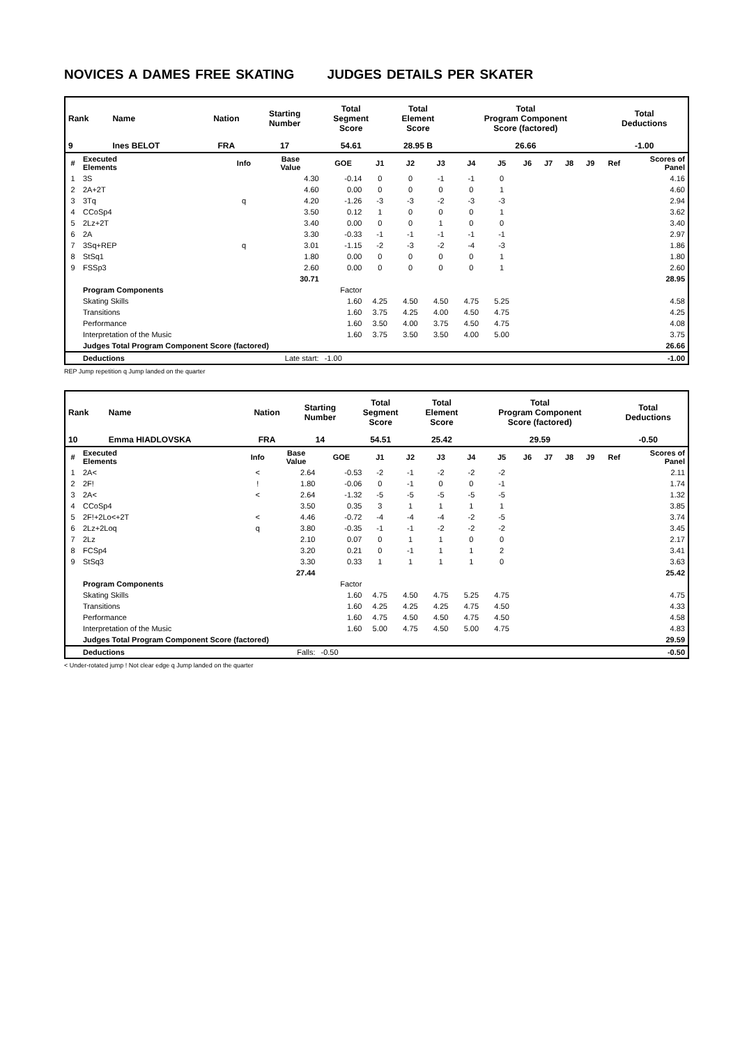NOVICES A DAMES FREE SKATING JUDGES DETAILS PER SKATER
| Rank | Name | Nation | Starting Number | Total Segment Score | Total Element Score | Total Program Component Score (factored) | Total Deductions |
| --- | --- | --- | --- | --- | --- | --- | --- |
| 9 | Ines BELOT | FRA | 17 | 54.61 | 28.95 B | 26.66 | -1.00 |
| # | Executed Elements | Info | Base Value | GOE | J1 | J2 | J3 | J4 | J5 | J6 | J7 | J8 | J9 | Ref | Scores of Panel |
| 1 | 3S | | 4.30 | -0.14 | 0 | 0 | -1 | -1 | 0 | | | | | | 4.16 |
| 2 | 2A+2T | | 4.60 | 0.00 | 0 | 0 | 0 | 0 | 1 | | | | | | 4.60 |
| 3 | 3Tq | q | 4.20 | -1.26 | -3 | -3 | -2 | -3 | -3 | | | | | | 2.94 |
| 4 | CCoSp4 | | 3.50 | 0.12 | 1 | 0 | 0 | 0 | 1 | | | | | | 3.62 |
| 5 | 2Lz+2T | | 3.40 | 0.00 | 0 | 0 | 1 | 0 | 0 | | | | | | 3.40 |
| 6 | 2A | | 3.30 | -0.33 | -1 | -1 | -1 | -1 | -1 | | | | | | 2.97 |
| 7 | 3Sq+REP | q | 3.01 | -1.15 | -2 | -3 | -2 | -4 | -3 | | | | | | 1.86 |
| 8 | StSq1 | | 1.80 | 0.00 | 0 | 0 | 0 | 0 | 1 | | | | | | 1.80 |
| 9 | FSSp3 | | 2.60 | 0.00 | 0 | 0 | 0 | 0 | 1 | | | | | | 2.60 |
| | | | 30.71 | | | | | | | | | | | | 28.95 |
| | Program Components | | | Factor | | | | | | | | | | | |
| | Skating Skills | | | 1.60 | 4.25 | 4.50 | 4.50 | 4.75 | 5.25 | | | | | | 4.58 |
| | Transitions | | | 1.60 | 3.75 | 4.25 | 4.00 | 4.50 | 4.75 | | | | | | 4.25 |
| | Performance | | | 1.60 | 3.50 | 4.00 | 3.75 | 4.50 | 4.75 | | | | | | 4.08 |
| | Interpretation of the Music | | | 1.60 | 3.75 | 3.50 | 3.50 | 4.00 | 5.00 | | | | | | 3.75 |
| | Judges Total Program Component Score (factored) | | | | | | | | | | | | | | 26.66 |
| | Deductions | | Late start: | -1.00 | | | | | | | | | | | -1.00 |
REP Jump repetition q Jump landed on the quarter
| Rank | Name | Nation | Starting Number | Total Segment Score | Total Element Score | Total Program Component Score (factored) | Total Deductions |
| --- | --- | --- | --- | --- | --- | --- | --- |
| 10 | Emma HIADLOVSKA | FRA | 14 | 54.51 | 25.42 | 29.59 | -0.50 |
| # | Executed Elements | Info | Base Value | GOE | J1 | J2 | J3 | J4 | J5 | J6 | J7 | J8 | J9 | Ref | Scores of Panel |
| 1 | 2A< | < | 2.64 | -0.53 | -2 | -1 | -2 | -2 | -2 | | | | | | 2.11 |
| 2 | 2F! | ! | 1.80 | -0.06 | 0 | -1 | 0 | 0 | -1 | | | | | | 1.74 |
| 3 | 2A< | < | 2.64 | -1.32 | -5 | -5 | -5 | -5 | -5 | | | | | | 1.32 |
| 4 | CCoSp4 | | 3.50 | 0.35 | 3 | 1 | 1 | 1 | 1 | | | | | | 3.85 |
| 5 | 2F!+2Lo<+2T | < | 4.46 | -0.72 | -4 | -4 | -4 | -2 | -5 | | | | | | 3.74 |
| 6 | 2Lz+2Loq | q | 3.80 | -0.35 | -1 | -1 | -2 | -2 | -2 | | | | | | 3.45 |
| 7 | 2Lz | | 2.10 | 0.07 | 0 | 1 | 1 | 0 | 0 | | | | | | 2.17 |
| 8 | FCSp4 | | 3.20 | 0.21 | 0 | -1 | 1 | 1 | 2 | | | | | | 3.41 |
| 9 | StSq3 | | 3.30 | 0.33 | 1 | 1 | 1 | 1 | 0 | | | | | | 3.63 |
| | | | 27.44 | | | | | | | | | | | | 25.42 |
| | Program Components | | | Factor | | | | | | | | | | | |
| | Skating Skills | | | 1.60 | 4.75 | 4.50 | 4.75 | 5.25 | 4.75 | | | | | | 4.75 |
| | Transitions | | | 1.60 | 4.25 | 4.25 | 4.25 | 4.75 | 4.50 | | | | | | 4.33 |
| | Performance | | | 1.60 | 4.75 | 4.50 | 4.50 | 4.75 | 4.50 | | | | | | 4.58 |
| | Interpretation of the Music | | | 1.60 | 5.00 | 4.75 | 4.50 | 5.00 | 4.75 | | | | | | 4.83 |
| | Judges Total Program Component Score (factored) | | | | | | | | | | | | | | 29.59 |
| | Deductions | | Falls: | -0.50 | | | | | | | | | | | -0.50 |
< Under-rotated jump ! Not clear edge q Jump landed on the quarter